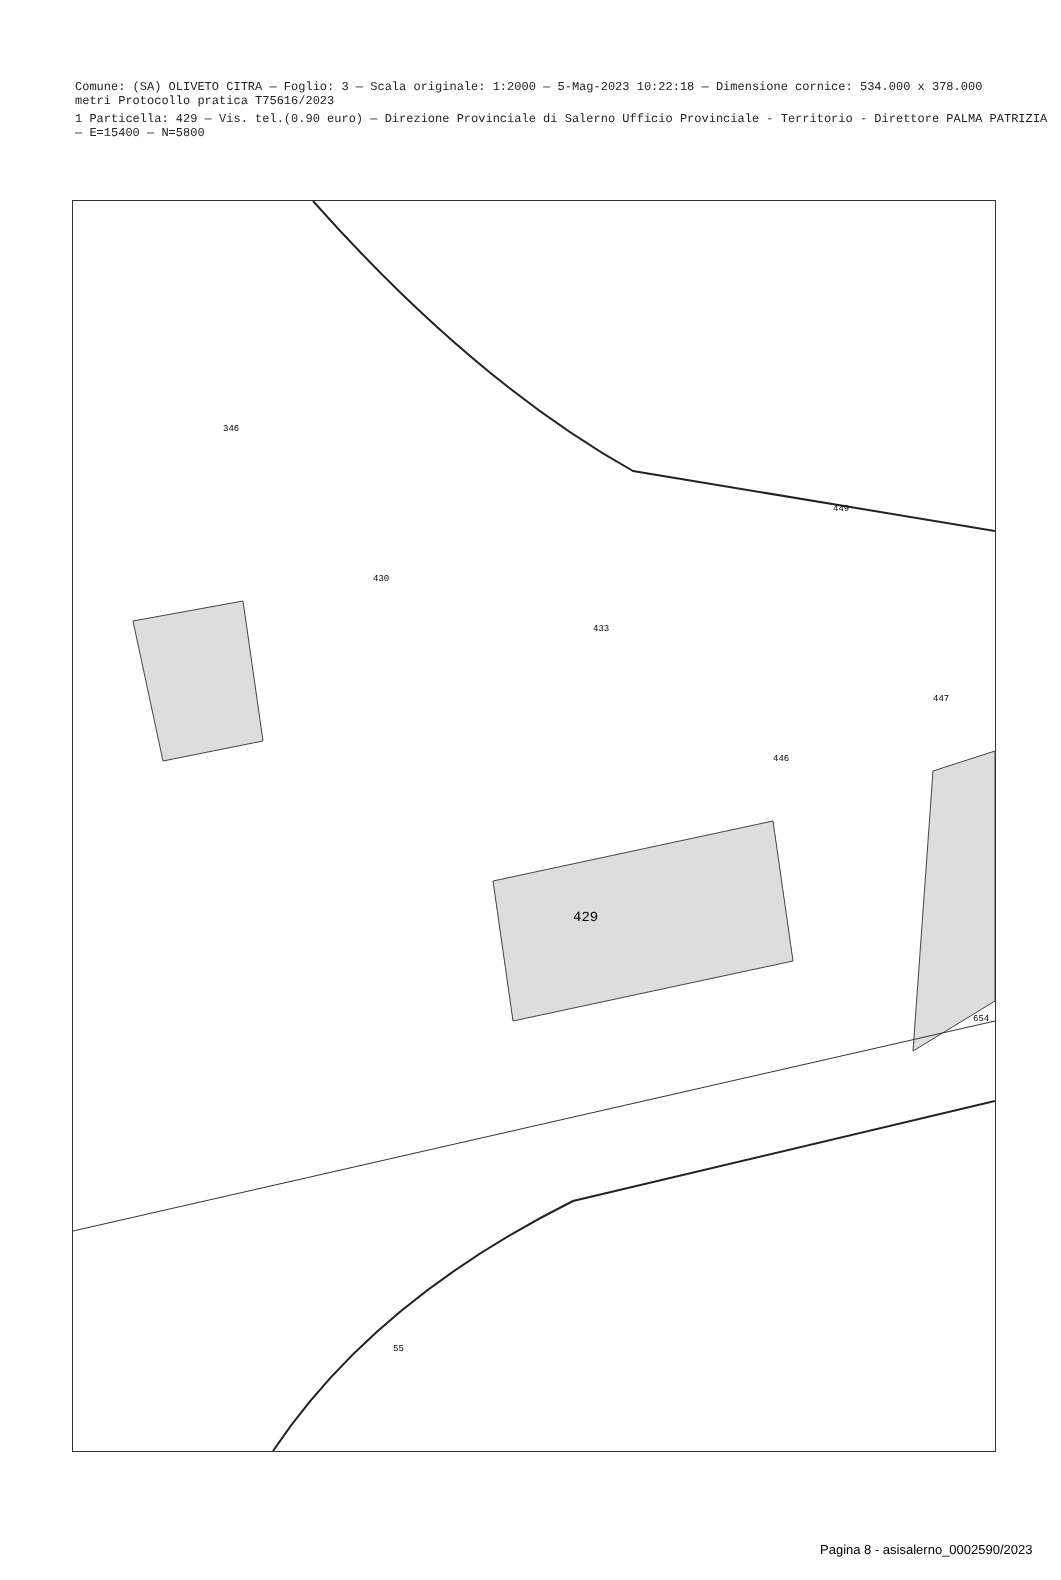Comune: (SA) OLIVETO CITRA — Foglio: 3 — Scala originale: 1:2000 — 5-Mag-2023 10:22:18 — Dimensione cornice: 534.000 x 378.000 metri Protocollo pratica T75616/2023
1 Particella: 429 — Vis. tel.(0.90 euro) — Direzione Provinciale di Salerno Ufficio Provinciale - Territorio - Direttore PALMA PATRIZIA — E=15400 — N=5800
429
430
433
446
447
449
654
55
346
Pagina 8 - asisalerno_0002590/2023